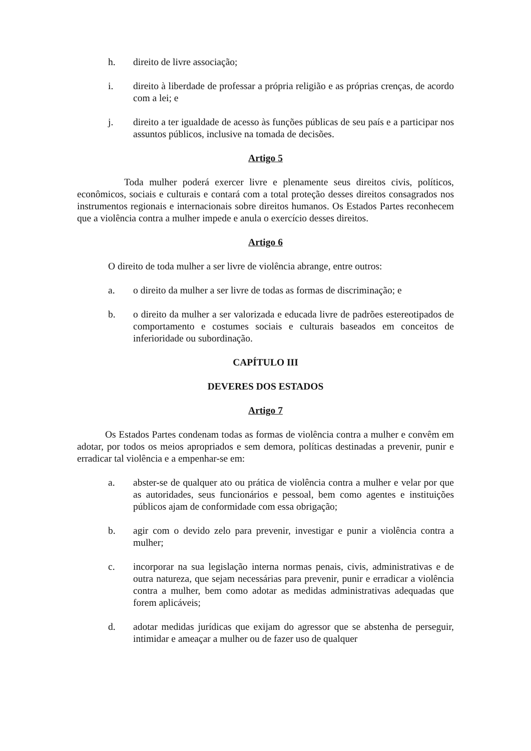h. direito de livre associação;
i. direito à liberdade de professar a própria religião e as próprias crenças, de acordo com a lei; e
j. direito a ter igualdade de acesso às funções públicas de seu país e a participar nos assuntos públicos, inclusive na tomada de decisões.
Artigo 5
Toda mulher poderá exercer livre e plenamente seus direitos civis, políticos, econômicos, sociais e culturais e contará com a total proteção desses direitos consagrados nos instrumentos regionais e internacionais sobre direitos humanos. Os Estados Partes reconhecem que a violência contra a mulher impede e anula o exercício desses direitos.
Artigo 6
O direito de toda mulher a ser livre de violência abrange, entre outros:
a. o direito da mulher a ser livre de todas as formas de discriminação; e
b. o direito da mulher a ser valorizada e educada livre de padrões estereotipados de comportamento e costumes sociais e culturais baseados em conceitos de inferioridade ou subordinação.
CAPÍTULO III
DEVERES DOS ESTADOS
Artigo 7
Os Estados Partes condenam todas as formas de violência contra a mulher e convêm em adotar, por todos os meios apropriados e sem demora, políticas destinadas a prevenir, punir e erradicar tal violência e a empenhar-se em:
a. abster-se de qualquer ato ou prática de violência contra a mulher e velar por que as autoridades, seus funcionários e pessoal, bem como agentes e instituições públicos ajam de conformidade com essa obrigação;
b. agir com o devido zelo para prevenir, investigar e punir a violência contra a mulher;
c. incorporar na sua legislação interna normas penais, civis, administrativas e de outra natureza, que sejam necessárias para prevenir, punir e erradicar a violência contra a mulher, bem como adotar as medidas administrativas adequadas que forem aplicáveis;
d. adotar medidas jurídicas que exijam do agressor que se abstenha de perseguir, intimidar e ameaçar a mulher ou de fazer uso de qualquer